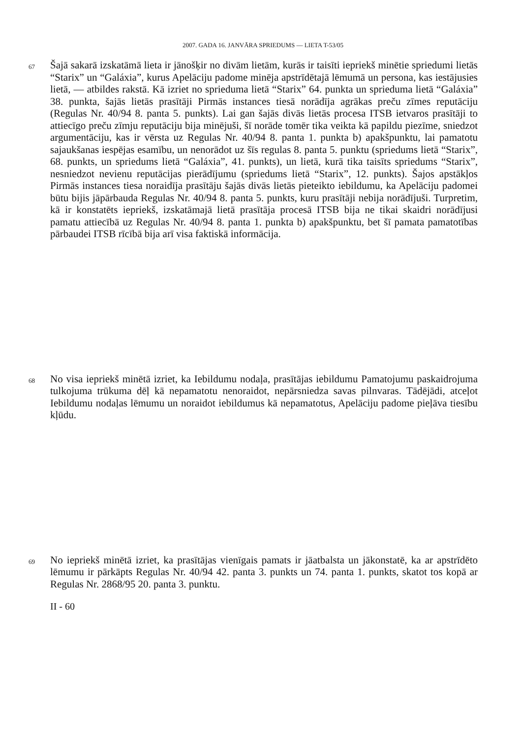2007. GADA 16. JANVĀRA SPRIEDUMS — LIETA T-53/05
67
Šajā sakarā izskatāmā lieta ir jānošķir no divām lietām, kurās ir taisīti iepriekš minētie spriedumi lietās “Starix” un “Galáxia”, kurus Apelāciju padome minēja apstrīdētajā lēmumā un persona, kas iestājusies lietā, — atbildes rakstā. Kā izriet no sprieduma lietā “Starix” 64. punkta un sprieduma lietā “Galáxia” 38. punkta, šajās lietās prasītāji Pirmās instances tiesā norādīja agrākas preču zīmes reputāciju (Regulas Nr. 40/94 8. panta 5. punkts). Lai gan šajās divās lietās procesa ITSB ietvaros prasītāji to attiecīgo preču zīmju reputāciju bija minējuši, šī norāde tomēr tika veikta kā papildu piezīme, sniedzot argumentāciju, kas ir vērsta uz Regulas Nr. 40/94 8. panta 1. punkta b) apakšpunktu, lai pamatotu sajaukšanas iespējas esamību, un nenorādot uz šīs regulas 8. panta 5. punktu (spriedums lietā “Starix”, 68. punkts, un spriedums lietā “Galáxia”, 41. punkts), un lietā, kurā tika taisīts spriedums “Starix”, nesniedzot nevienu reputācijas pierādījumu (spriedums lietā “Starix”, 12. punkts). Šajos apstākļos Pirmās instances tiesa noraidīja prasītāju šajās divās lietās pieteikto iebildumu, ka Apelāciju padomei būtu bijis jāpārbauda Regulas Nr. 40/94 8. panta 5. punkts, kuru prasītāji nebija norādījuši. Turpretim, kā ir konstatēts iepriekš, izskatāmajā lietā prasītāja procesā ITSB bija ne tikai skaidri norādījusi pamatu attiecībā uz Regulas Nr. 40/94 8. panta 1. punkta b) apakšpunktu, bet šī pamata pamatotības pārbaudei ITSB rīcībā bija arī visa faktiskā informācija.
68
No visa iepriekš minētā izriet, ka Iebildumu nodaļa, prasītājas iebildumu Pamatojumu paskaidrojuma tulkojuma trūkuma dēļ kā nepamatotu nenoraidot, nepārsniedza savas pilnvaras. Tādējādi, atceļot Iebildumu nodaļas lēmumu un noraidot iebildumus kā nepamatotus, Apelāciju padome pieļāva tiesību kļūdu.
69
No iepriekš minētā izriet, ka prasītājas vienīgais pamats ir jāatbalsta un jākonstatē, ka ar apstrīdēto lēmumu ir pārkāpts Regulas Nr. 40/94 42. panta 3. punkts un 74. panta 1. punkts, skatot tos kopā ar Regulas Nr. 2868/95 20. panta 3. punktu.
II - 60